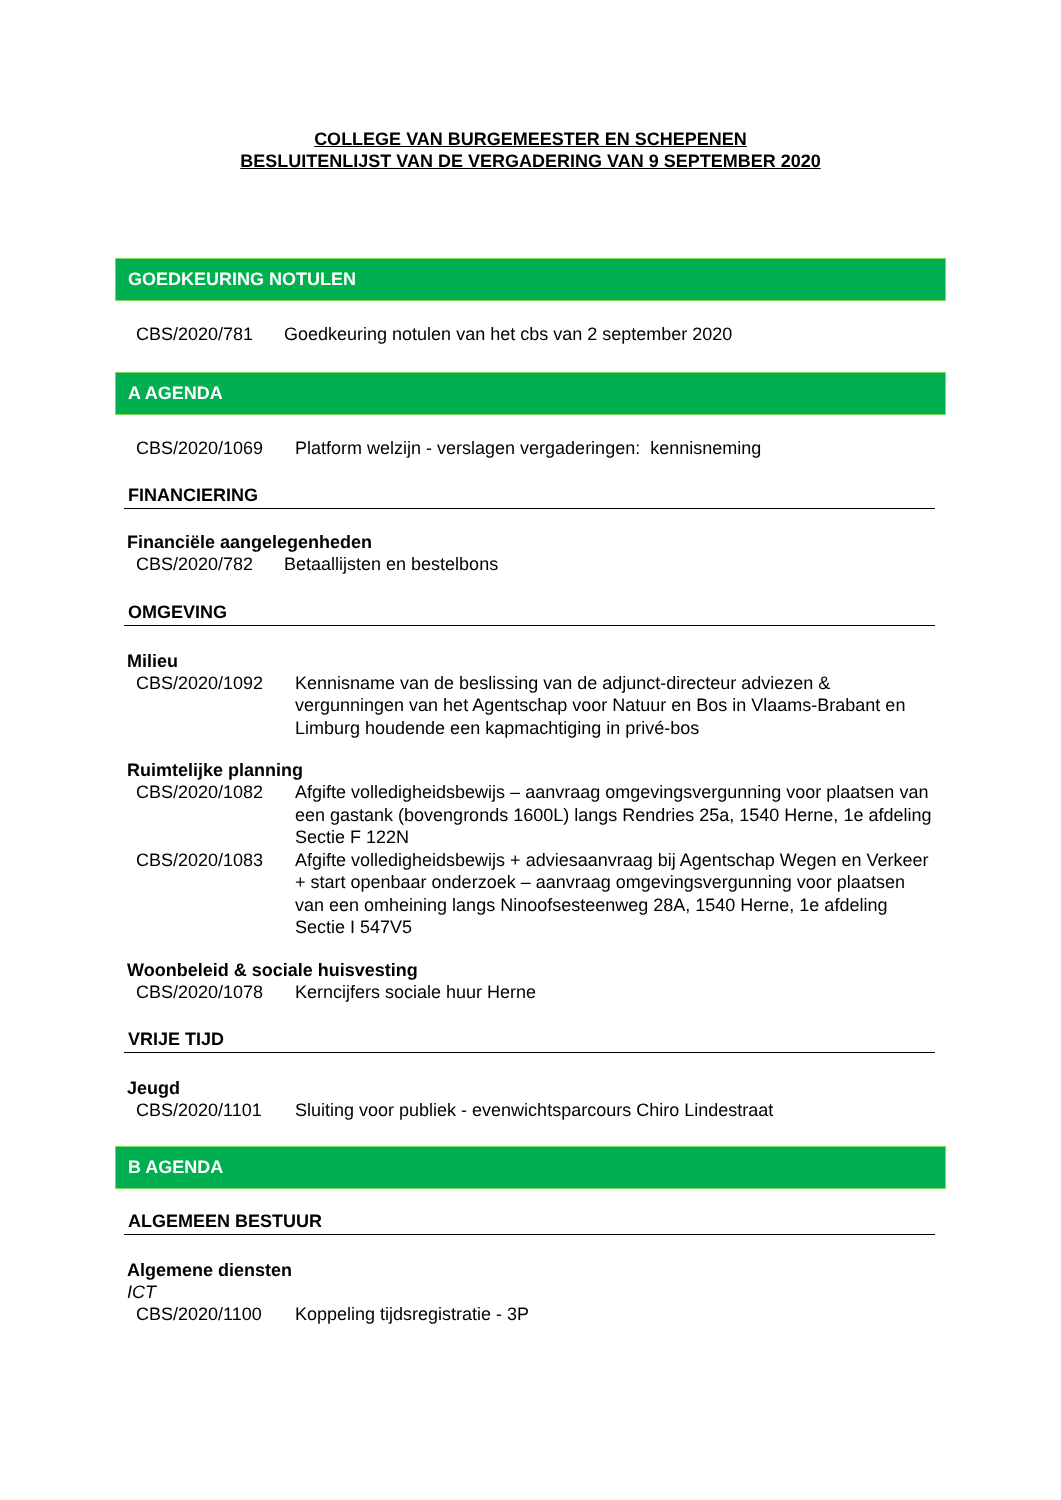COLLEGE VAN BURGEMEESTER EN SCHEPENEN
BESLUITENLIJST VAN DE VERGADERING VAN 9 SEPTEMBER 2020
GOEDKEURING NOTULEN
CBS/2020/781 Goedkeuring notulen van het cbs van 2 september 2020
A AGENDA
CBS/2020/1069 Platform welzijn - verslagen vergaderingen: kennisneming
FINANCIERING
Financiële aangelegenheden
CBS/2020/782 Betaallijsten en bestelbons
OMGEVING
Milieu
CBS/2020/1092 Kennisname van de beslissing van de adjunct-directeur adviezen & vergunningen van het Agentschap voor Natuur en Bos in Vlaams-Brabant en Limburg houdende een kapmachtiging in privé-bos
Ruimtelijke planning
CBS/2020/1082 Afgifte volledigheidsbewijs – aanvraag omgevingsvergunning voor plaatsen van een gastank (bovengronds 1600L) langs Rendries 25a, 1540 Herne, 1e afdeling Sectie F 122N
CBS/2020/1083 Afgifte volledigheidsbewijs + adviesaanvraag bij Agentschap Wegen en Verkeer + start openbaar onderzoek – aanvraag omgevingsvergunning voor plaatsen van een omheining langs Ninoofsesteenweg 28A, 1540 Herne, 1e afdeling Sectie I 547V5
Woonbeleid & sociale huisvesting
CBS/2020/1078 Kerncijfers sociale huur Herne
VRIJE TIJD
Jeugd
CBS/2020/1101 Sluiting voor publiek - evenwichtsparcours Chiro Lindestraat
B AGENDA
ALGEMEEN BESTUUR
Algemene diensten
ICT
CBS/2020/1100 Koppeling tijdsregistratie - 3P